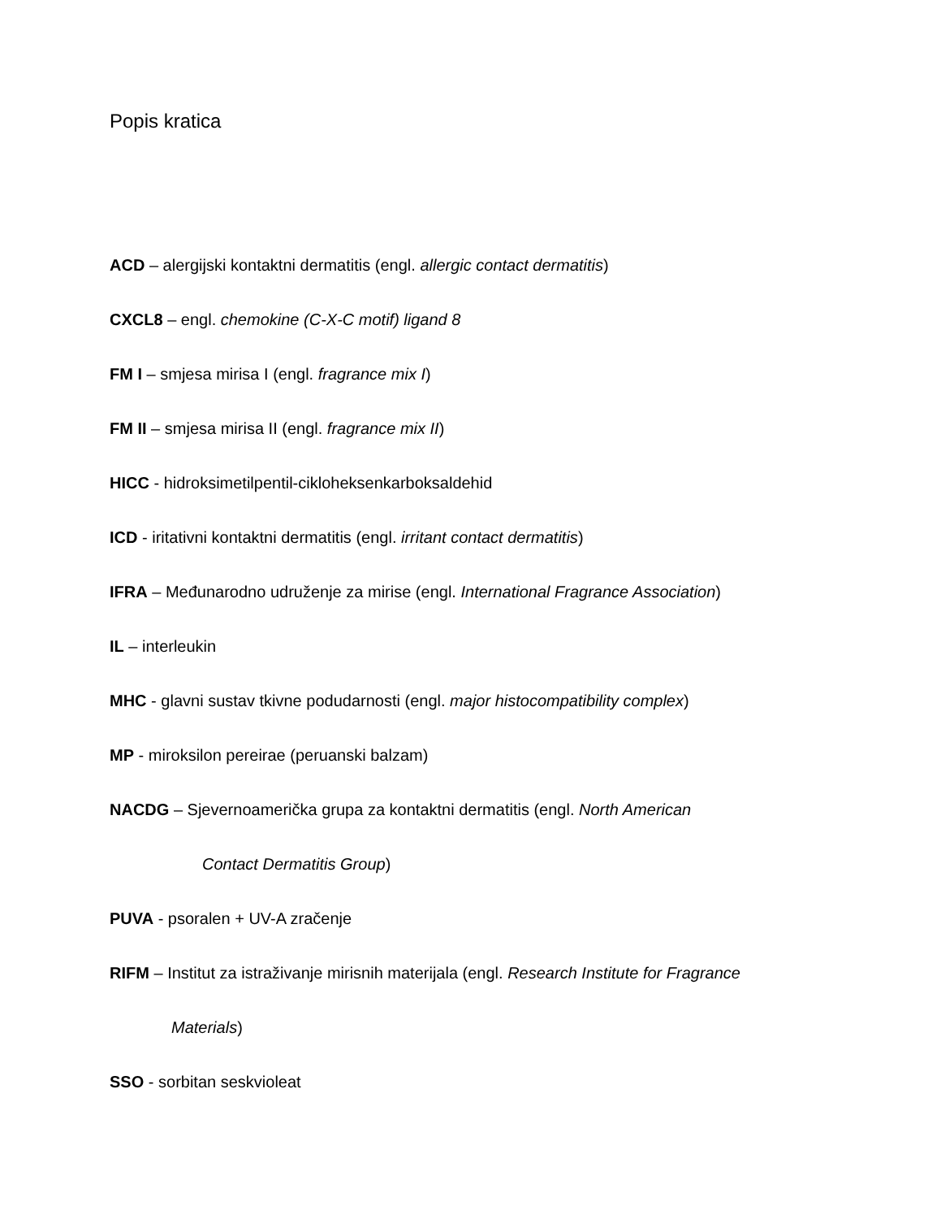Popis kratica
ACD – alergijski kontaktni dermatitis (engl. allergic contact dermatitis)
CXCL8 – engl. chemokine (C-X-C motif) ligand 8
FM I – smjesa mirisa I (engl. fragrance mix I)
FM II – smjesa mirisa II (engl. fragrance mix II)
HICC - hidroksimetilpentil-cikloheksenkarboksaldehid
ICD - iritativni kontaktni dermatitis (engl. irritant contact dermatitis)
IFRA – Međunarodno udruženje za mirise (engl. International Fragrance Association)
IL – interleukin
MHC - glavni sustav tkivne podudarnosti (engl. major histocompatibility complex)
MP - miroksilon pereirae (peruanski balzam)
NACDG – Sjevernoamerička grupa za kontaktni dermatitis (engl. North American
Contact Dermatitis Group)
PUVA - psoralen + UV-A zračenje
RIFM – Institut za istraživanje mirisnih materijala (engl. Research Institute for Fragrance
Materials)
SSO - sorbitan seskvioleat